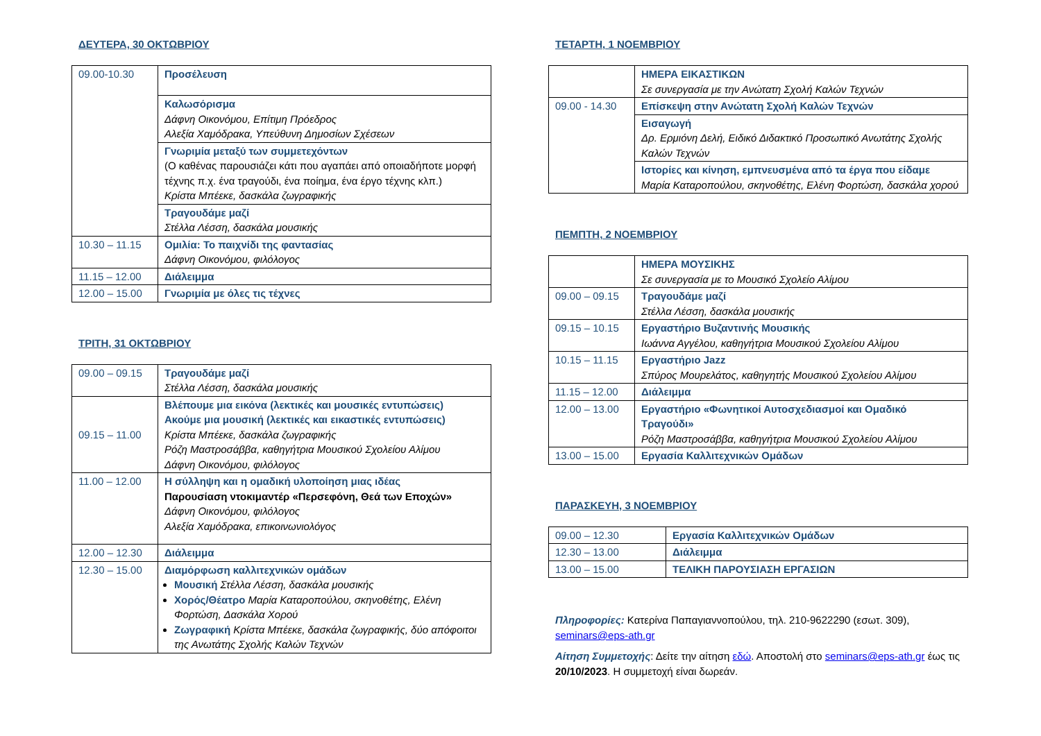ΔΕΥΤΕΡΑ, 30 ΟΚΤΩΒΡΙΟΥ
| 09.00-10.30 | Προσέλευση |
| | Καλωσόρισμα Δάφνη Οικονόμου, Επίτιμη Πρόεδρος Αλεξία Χαμόδρακα, Υπεύθυνη Δημοσίων Σχέσεων |
| | Γνωριμία μεταξύ των συμμετεχόντων (Ο καθένας παρουσιάζει κάτι που αγαπάει από οποιαδήποτε μορφή τέχνης π.χ. ένα τραγούδι, ένα ποίημα, ένα έργο τέχνης κλπ.) Κρίστα Μπέεκε, δασκάλα ζωγραφικής |
| | Τραγουδάμε μαζί Στέλλα Λέσση, δασκάλα μουσικής |
| 10.30 – 11.15 | Ομιλία: Το παιχνίδι της φαντασίας Δάφνη Οικονόμου, φιλόλογος |
| 11.15 – 12.00 | Διάλειμμα |
| 12.00 – 15.00 | Γνωριμία με όλες τις τέχνες |
ΤΡΙΤΗ, 31 ΟΚΤΩΒΡΙΟΥ
| 09.00 – 09.15 | Τραγουδάμε μαζί Στέλλα Λέσση, δασκάλα μουσικής |
| 09.15 – 11.00 | Βλέπουμε μια εικόνα (λεκτικές και μουσικές εντυπώσεις) Ακούμε μια μουσική (λεκτικές και εικαστικές εντυπώσεις) Κρίστα Μπέεκε, δασκάλα ζωγραφικής Ρόζη Μαστροσάββα, καθηγήτρια Μουσικού Σχολείου Αλίμου Δάφνη Οικονόμου, φιλόλογος |
| 11.00 – 12.00 | Η σύλληψη και η ομαδική υλοποίηση μιας ιδέας Παρουσίαση ντοκιμαντέρ «Περσεφόνη, Θεά των Εποχών» Δάφνη Οικονόμου, φιλόλογος Αλεξία Χαμόδρακα, επικοινωνιολόγος |
| 12.00 – 12.30 | Διάλειμμα |
| 12.30 – 15.00 | Διαμόρφωση καλλιτεχνικών ομάδων Μουσική Στέλλα Λέσση, δασκάλα μουσικής Χορός/Θέατρο Μαρία Καταροπούλου, σκηνοθέτης, Ελένη Φορτώση, Δασκάλα Χορού Ζωγραφική Κρίστα Μπέεκε, δασκάλα ζωγραφικής, δύο απόφοιτοι της Ανωτάτης Σχολής Καλών Τεχνών |
ΤΕΤΑΡΤΗ, 1 ΝΟΕΜΒΡΙΟΥ
| | ΗΜΕΡΑ ΕΙΚΑΣΤΙΚΩΝ Σε συνεργασία με την Ανώτατη Σχολή Καλών Τεχνών |
| 09.00 - 14.30 | Επίσκεψη στην Ανώτατη Σχολή Καλών Τεχνών |
| | Εισαγωγή Δρ. Ερμιόνη Δελή, Ειδικό Διδακτικό Προσωπικό Ανωτάτης Σχολής Καλών Τεχνών |
| | Ιστορίες και κίνηση, εμπνευσμένα από τα έργα που είδαμε Μαρία Καταροπούλου, σκηνοθέτης, Ελένη Φορτώση, δασκάλα χορού |
ΠΕΜΠΤΗ, 2 ΝΟΕΜΒΡΙΟΥ
| | ΗΜΕΡΑ ΜΟΥΣΙΚΗΣ Σε συνεργασία με το Μουσικό Σχολείο Αλίμου |
| 09.00 – 09.15 | Τραγουδάμε μαζί Στέλλα Λέσση, δασκάλα μουσικής |
| 09.15 – 10.15 | Εργαστήριο Βυζαντινής Μουσικής Ιωάννα Αγγέλου, καθηγήτρια Μουσικού Σχολείου Αλίμου |
| 10.15 – 11.15 | Εργαστήριο Jazz Σπύρος Μουρελάτος, καθηγητής Μουσικού Σχολείου Αλίμου |
| 11.15 – 12.00 | Διάλειμμα |
| 12.00 – 13.00 | Εργαστήριο «Φωνητικοί Αυτοσχεδιασμοί και Ομαδικό Τραγούδι» Ρόζη Μαστροσάββα, καθηγήτρια Μουσικού Σχολείου Αλίμου |
| 13.00 – 15.00 | Εργασία Καλλιτεχνικών Ομάδων |
ΠΑΡΑΣΚΕΥΗ, 3 ΝΟΕΜΒΡΙΟΥ
| 09.00 – 12.30 | Εργασία Καλλιτεχνικών Ομάδων |
| 12.30 – 13.00 | Διάλειμμα |
| 13.00 – 15.00 | ΤΕΛΙΚΗ ΠΑΡΟΥΣΙΑΣΗ ΕΡΓΑΣΙΩΝ |
Πληροφορίες: Κατερίνα Παπαγιαννοπούλου, τηλ. 210-9622290 (εσωτ. 309), seminars@eps-ath.gr
Αίτηση Συμμετοχής: Δείτε την αίτηση εδώ. Αποστολή στο seminars@eps-ath.gr έως τις 20/10/2023. Η συμμετοχή είναι δωρεάν.